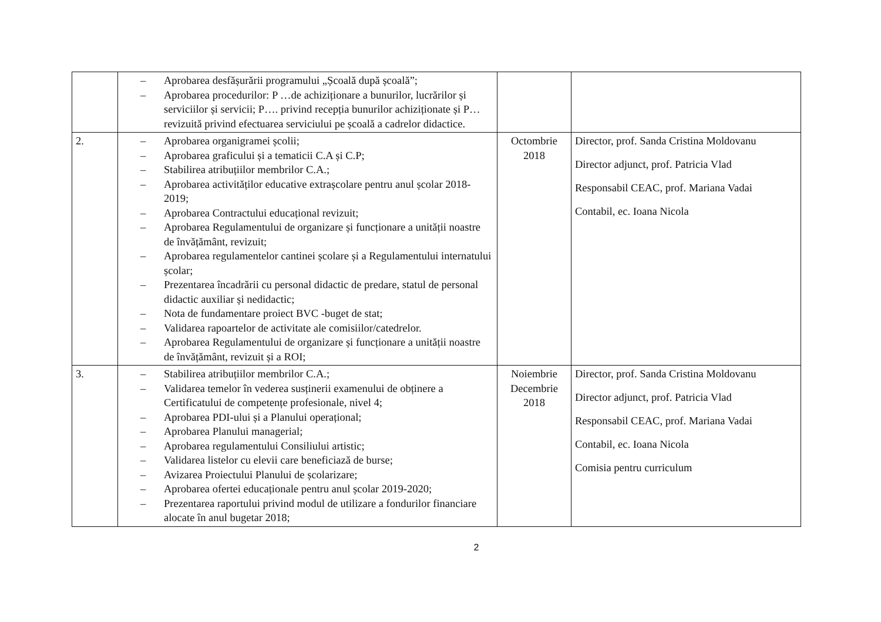| | – Aprobarea desfășurării programului „Școală după școală”; – Aprobarea procedurilor: P …de achiziționare a bunurilor, lucrărilor și serviciilor și servicii; P…. privind recepția bunurilor achiziționate și P… revizuită privind efectuarea serviciului pe școală a cadrelor didactice. | | |
| 2. | – Aprobarea organigramei școlii; – Aprobarea graficului și a tematicii C.A și C.P; – Stabilirea atribuțiilor membrilor C.A.; – Aprobarea activităților educative extrașcolare pentru anul școlar 2018-2019; – Aprobarea Contractului educațional revizuit; – Aprobarea Regulamentului de organizare și funcționare a unității noastre de învățământ, revizuit; – Aprobarea regulamentelor cantinei școlare și a Regulamentului internatului școlar; – Prezentarea încadrării cu personal didactic de predare, statul de personal didactic auxiliar și nedidactic; – Nota de fundamentare proiect BVC -buget de stat; – Validarea rapoartelor de activitate ale comisiilor/catedrelor. – Aprobarea Regulamentului de organizare și funcționare a unității noastre de învățământ, revizuit și a ROI; | Octombrie 2018 | Director, prof. Sanda Cristina Moldovanu Director adjunct, prof. Patricia Vlad Responsabil CEAC, prof. Mariana Vadai Contabil, ec. Ioana Nicola |
| 3. | – Stabilirea atribuțiilor membrilor C.A.; – Validarea temelor în vederea susținerii examenului de obținere a Certificatului de competențe profesionale, nivel 4; – Aprobarea PDI-ului și a Planului operațional; – Aprobarea Planului managerial; – Aprobarea regulamentului Consiliului artistic; – Validarea listelor cu elevii care beneficiază de burse; – Avizarea Proiectului Planului de școlarizare; – Aprobarea ofertei educaționale pentru anul școlar 2019-2020; – Prezentarea raportului privind modul de utilizare a fondurilor financiare alocate în anul bugetar 2018; | Noiembrie Decembrie 2018 | Director, prof. Sanda Cristina Moldovanu Director adjunct, prof. Patricia Vlad Responsabil CEAC, prof. Mariana Vadai Contabil, ec. Ioana Nicola Comisia pentru curriculum |
2